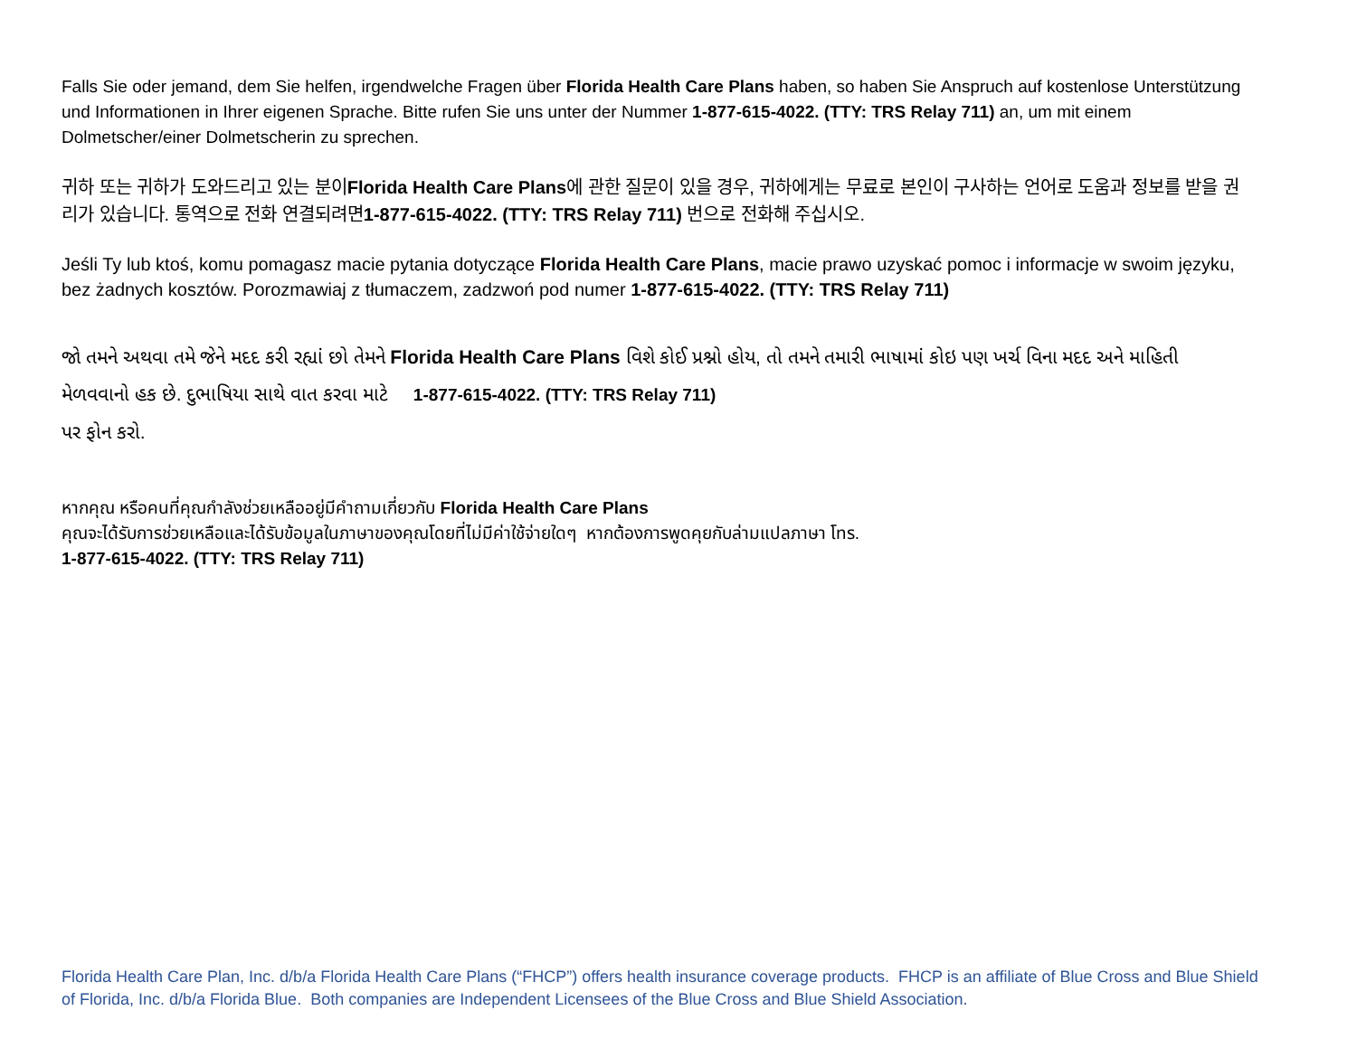Falls Sie oder jemand, dem Sie helfen, irgendwelche Fragen über Florida Health Care Plans haben, so haben Sie Anspruch auf kostenlose Unterstützung und Informationen in Ihrer eigenen Sprache. Bitte rufen Sie uns unter der Nummer 1-877-615-4022. (TTY: TRS Relay 711) an, um mit einem Dolmetscher/einer Dolmetscherin zu sprechen.
귀하 또는 귀하가 도와드리고 있는 분이Florida Health Care Plans에 관한 질문이 있을 경우, 귀하에게는 무료로 본인이 구사하는 언어로 도움과 정보를 받을 권리가 있습니다. 통역으로 전화 연결되려면1-877-615-4022. (TTY: TRS Relay 711) 번으로 전화해 주십시오.
Jeśli Ty lub ktoś, komu pomagasz macie pytania dotyczące Florida Health Care Plans, macie prawo uzyskać pomoc i informacje w swoim języku, bez żadnych kosztów. Porozmawiaj z tłumaczem, zadzwoń pod numer 1-877-615-4022. (TTY: TRS Relay 711)
જો તમને અથવા તમે જેને મદદ કરી રહ્યાં છો તેમને Florida Health Care Plans વિશે કોઈ પ્રશ્નો હોય, તો તમને તમારી ભાષામાં કોઇ પણ ખર્ચ વિના મદદ અને માહિતી મેળવવાનો હક છે. દુભાષિયા સાથે વાત કરવા માટે 1-877-615-4022. (TTY: TRS Relay 711)
પર ફોન કરો.
หากคุณ หรือคนที่คุณกำลังช่วยเหลืออยู่มีคำถามเกี่ยวกับ Florida Health Care Plans
คุณจะได้รับการช่วยเหลือและได้รับข้อมูลในภาษาของคุณโดยที่ไม่มีค่าใช้จ่ายใดๆ หากต้องการพูดคุยกับล่ามแปลภาษา โทร.
1-877-615-4022. (TTY: TRS Relay 711)
Florida Health Care Plan, Inc. d/b/a Florida Health Care Plans (“FHCP”) offers health insurance coverage products. FHCP is an affiliate of Blue Cross and Blue Shield of Florida, Inc. d/b/a Florida Blue. Both companies are Independent Licensees of the Blue Cross and Blue Shield Association.